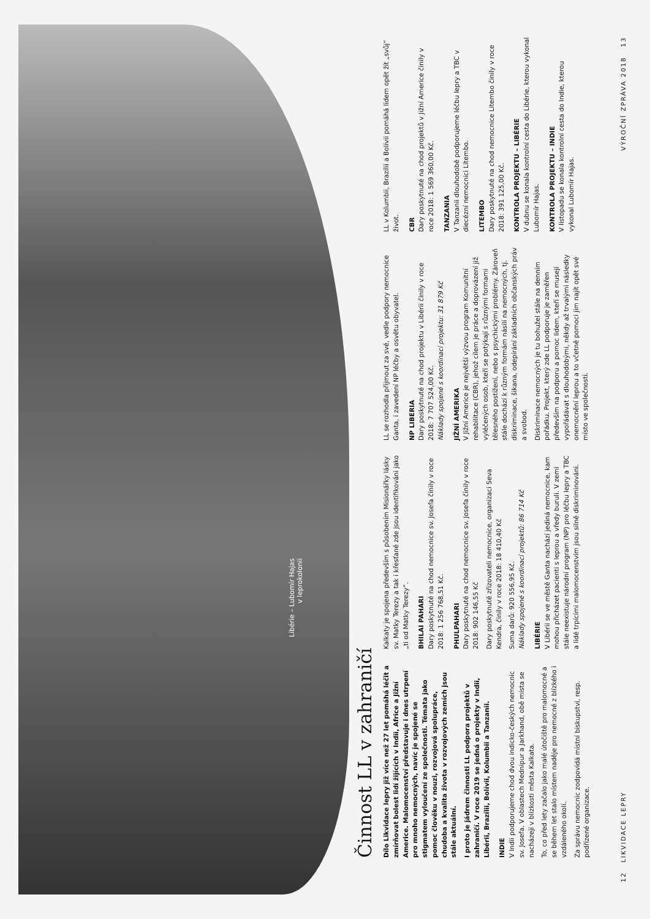Libérie – Lubomír Hajas
v leprokolonii
Činnost LL v zahraničí
Dílo Likvidace lepry již více než 27 let pomáhá léčit a zmírňovat bolest lidí žijících v Indii, Africe a Jižní Americe. Malomocenství představuje i dnes utrpení pro mnoho nemocných, navíc je spojené se stigmatem vyloučení ze společnosti. Témata jako pomoc člověku v nouzi, rozvojová spolupráce, chudoba a kvalita života v rozvojových zemích jsou stále aktuální.
I proto je jádrem činnosti LL podpora projektů v zahraničí. V roce 2019 se jedná o projekty v Indii, Libérii, Brazílii, Bolívii, Kolumbii a Tanzanii.
INDIE
V Indii podporujeme chod dvou indicko-českých nemocnic sv. Josefa. V oblastech Mednipur a Jarkhand, obě místa se nacházejí v blízkosti města Kalkata.
To, co před lety začalo jako malé útočiště pro malomocné a se během let stalo místem naděje pro nemocné z blízkého i vzdáleného okolí.
Za správu nemocnic zodpovídá místní biskupství, resp. podřízené organizace.
Kalkaty je spojena především s působením Misionářky lásky sv. Matky Terezy a tak i křesťané zde jsou identifikováni jako „ti od Matky Terezy“.
BHILAI PAHARI
Dary poskytnuté na chod nemocnice sv. Josefa činily v roce 2018: 1 256 768,51 Kč.
PHULPAHARI
Dary poskytnuté na chod nemocnice sv. Josefa činily v roce 2018: 902 146,55 Kč
Dary poskytnuté zřizovateli nemocnice, organizaci Seva Kendra, činily v roce 2018: 18 410,40 Kč
Suma darů: 920 556,95 Kč.
Náklady spojené s koordinací projektů: 86 714 Kč
LIBÉRIE
V Libérii se ve městě Ganta nachází jediná nemocnice, kam mohou přicházet pacienti s leprou a vředy buruli. V zemi stále neexistuje národní program (NP) pro léčbu lepry a TBC a lidé trpícími malomocenstvím jsou silně diskriminováni.
LL se rozhodla přijmout za své, vedle podpory nemocnice Ganta, i zavedení NP léčby a osvětu obyvatel.
NP LIBERIA
Dary poskytnuté na chod projektu v Libérii činily v roce 2018: 7 707 524,00 Kč.
Náklady spojené s koordinací projektu: 31 879 Kč
JIŽNÍ AMERIKA
V Jižní Americe je největší výzvou program Komunitní rehabilitace (CBR), jehož cílem je práce a doprovázení již vyléčených osob, kteří se potýkají s různými formami tělesného postižení, nebo s psychickými problémy. Zároveň stále dochází k různým formám násilí na nemocných, tj. diskriminace, šikana, odepírání základních občanských práv a svobod.
Diskriminace nemocných je tu bohužel stále na denním pořádku. Projekt, který zde LL podporuje je zaměřen především na podporu a pomoc lidem, kteří se musejí vypořádávat s dlouhodobými, někdy až trvalými následky onemocnění leprou a to včetně pomoci jim najít opět své místo ve společnosti.
LL v Kolumbii, Brazílii a Bolívii pomáhá lidem opět žít „svůj“ život.
CBR
Dary poskytnuté na chod projektů v Jižní Americe činily v roce 2018: 1 569 360,00 Kč.
TANZANIA
V Tanzanii dlouhodobě podporujeme léčbu lepry a TBC v diecézní nemocnici Litembo.
LITEMBO
Dary poskytnuté na chod nemocnice Litembo činily v roce 2018: 391 125,00 Kč.
KONTROLA PROJEKTU – LIBÉRIE
V dubnu se konala kontrolní cesta do Libérie, kterou vykonal Lubomír Hajas.
KONTROLA PROJEKTU – INDIE
V listopadu se konala kontrolní cesta do Indie, kterou vykonal Lubomír Hajas.
12 LIKVIDACE LEPRY VÝROČNÍ ZPRÁVA 2018 13